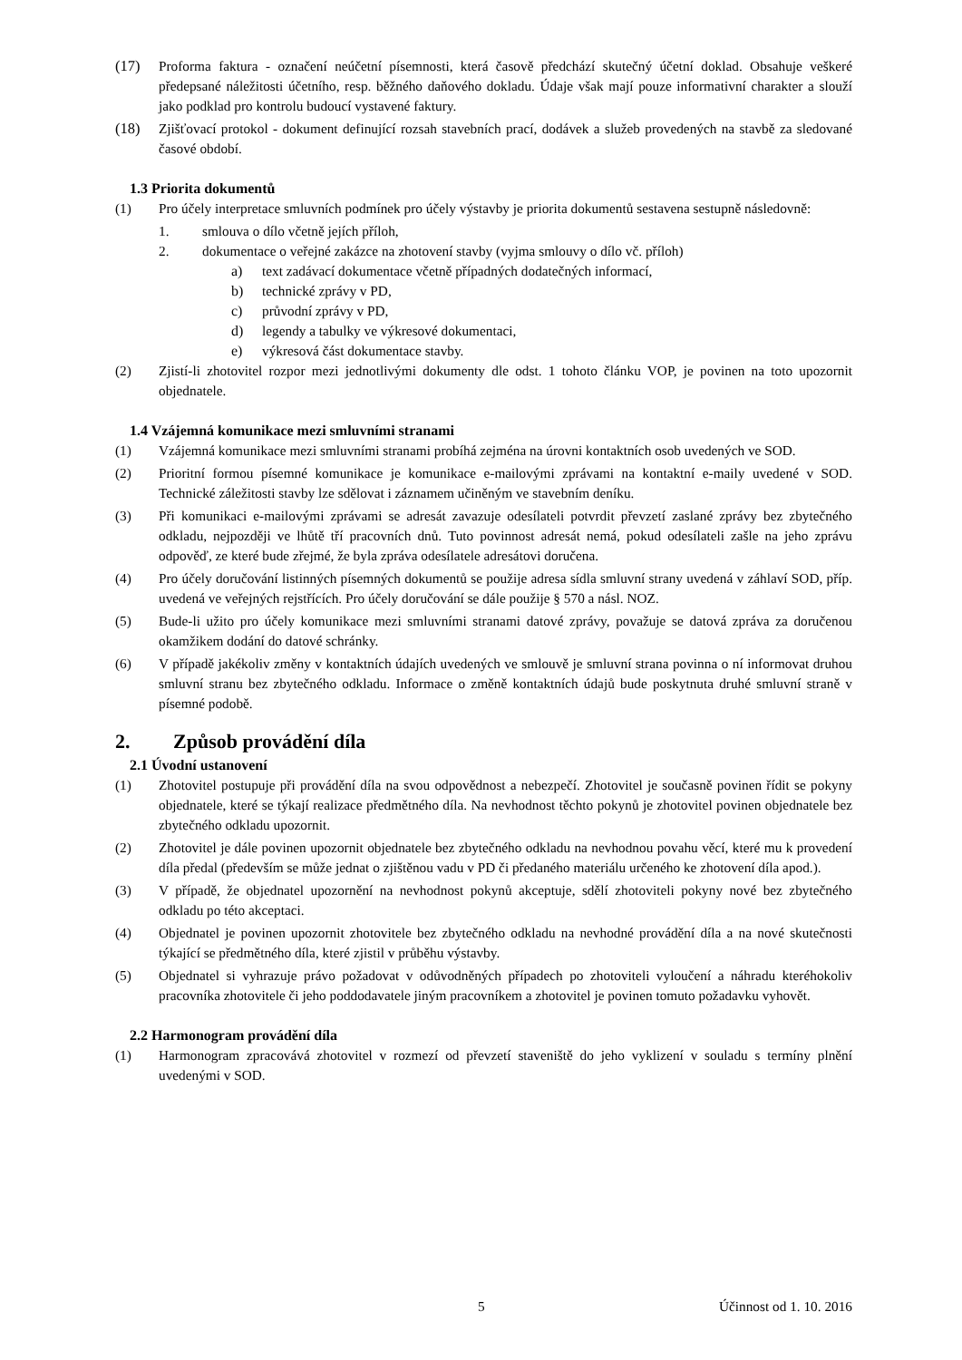(17) Proforma faktura - označení neúčetní písemnosti, která časově předchází skutečný účetní doklad. Obsahuje veškeré předepsané náležitosti účetního, resp. běžného daňového dokladu. Údaje však mají pouze informativní charakter a slouží jako podklad pro kontrolu budoucí vystavené faktury.
(18) Zjišťovací protokol - dokument definující rozsah stavebních prací, dodávek a služeb provedených na stavbě za sledované časové období.
1.3 Priorita dokumentů
(1) Pro účely interpretace smluvních podmínek pro účely výstavby je priorita dokumentů sestavena sestupně následovně:
1. smlouva o dílo včetně jejích příloh,
2. dokumentace o veřejné zakázce na zhotovení stavby (vyjma smlouvy o dílo vč. příloh)
a) text zadávací dokumentace včetně případných dodatečných informací,
b) technické zprávy v PD,
c) průvodní zprávy v PD,
d) legendy a tabulky ve výkresové dokumentaci,
e) výkresová část dokumentace stavby.
(2) Zjistí-li zhotovitel rozpor mezi jednotlivými dokumenty dle odst. 1 tohoto článku VOP, je povinen na toto upozornit objednatele.
1.4 Vzájemná komunikace mezi smluvními stranami
(1) Vzájemná komunikace mezi smluvními stranami probíhá zejména na úrovni kontaktních osob uvedených ve SOD.
(2) Prioritní formou písemné komunikace je komunikace e-mailovými zprávami na kontaktní e-maily uvedené v SOD. Technické záležitosti stavby lze sdělovat i záznamem učiněným ve stavebním deníku.
(3) Při komunikaci e-mailovými zprávami se adresát zavazuje odesílateli potvrdit převzetí zaslané zprávy bez zbytečného odkladu, nejpozději ve lhůtě tří pracovních dnů. Tuto povinnost adresát nemá, pokud odesílateli zašle na jeho zprávu odpověď, ze které bude zřejmé, že byla zpráva odesílatele adresátovi doručena.
(4) Pro účely doručování listinných písemných dokumentů se použije adresa sídla smluvní strany uvedená v záhlaví SOD, příp. uvedená ve veřejných rejstřících. Pro účely doručování se dále použije § 570 a násl. NOZ.
(5) Bude-li užito pro účely komunikace mezi smluvními stranami datové zprávy, považuje se datová zpráva za doručenou okamžikem dodání do datové schránky.
(6) V případě jakékoliv změny v kontaktních údajích uvedených ve smlouvě je smluvní strana povinna o ní informovat druhou smluvní stranu bez zbytečného odkladu. Informace o změně kontaktních údajů bude poskytnuta druhé smluvní straně v písemné podobě.
2. Způsob provádění díla
2.1 Úvodní ustanovení
(1) Zhotovitel postupuje při provádění díla na svou odpovědnost a nebezpečí. Zhotovitel je současně povinen řídit se pokyny objednatele, které se týkají realizace předmětného díla. Na nevhodnost těchto pokynů je zhotovitel povinen objednatele bez zbytečného odkladu upozornit.
(2) Zhotovitel je dále povinen upozornit objednatele bez zbytečného odkladu na nevhodnou povahu věcí, které mu k provedení díla předal (především se může jednat o zjištěnou vadu v PD či předaného materiálu určeného ke zhotovení díla apod.).
(3) V případě, že objednatel upozornění na nevhodnost pokynů akceptuje, sdělí zhotoviteli pokyny nové bez zbytečného odkladu po této akceptaci.
(4) Objednatel je povinen upozornit zhotovitele bez zbytečného odkladu na nevhodné provádění díla a na nové skutečnosti týkající se předmětného díla, které zjistil v průběhu výstavby.
(5) Objednatel si vyhrazuje právo požadovat v odůvodněných případech po zhotoviteli vyloučení a náhradu kteréhokoliv pracovníka zhotovitele či jeho poddodavatele jiným pracovníkem a zhotovitel je povinen tomuto požadavku vyhovět.
2.2 Harmonogram provádění díla
(1) Harmonogram zpracovává zhotovitel v rozmezí od převzetí staveniště do jeho vyklizení v souladu s termíny plnění uvedenými v SOD.
5 Účinnost od 1. 10. 2016